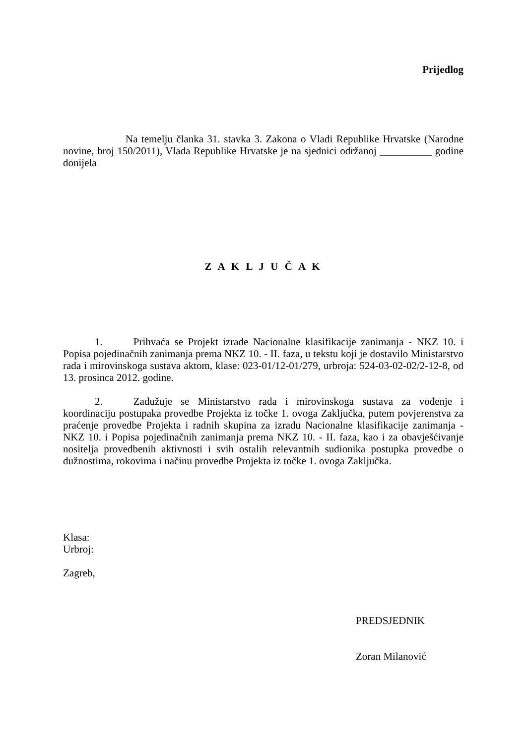Prijedlog
Na temelju članka 31. stavka 3. Zakona o Vladi Republike Hrvatske (Narodne novine, broj 150/2011), Vlada Republike Hrvatske je na sjednici održanoj __________ godine donijela
Z A K L J U Č A K
1. Prihvaća se Projekt izrade Nacionalne klasifikacije zanimanja - NKZ 10. i Popisa pojedinačnih zanimanja prema NKZ 10. - II. faza, u tekstu koji je dostavilo Ministarstvo rada i mirovinskoga sustava aktom, klase: 023-01/12-01/279, urbroja: 524-03-02-02/2-12-8, od 13. prosinca 2012. godine.
2. Zadužuje se Ministarstvo rada i mirovinskoga sustava za vođenje i koordinaciju postupaka provedbe Projekta iz točke 1. ovoga Zaključka, putem povjerenstva za praćenje provedbe Projekta i radnih skupina za izradu Nacionalne klasifikacije zanimanja - NKZ 10. i Popisa pojedinačnih zanimanja prema NKZ 10. - II. faza, kao i za obavješćivanje nositelja provedbenih aktivnosti i svih ostalih relevantnih sudionika postupka provedbe o dužnostima, rokovima i načinu provedbe Projekta iz točke 1. ovoga Zaključka.
Klasa:
Urbroj:
Zagreb,
PREDSJEDNIK
Zoran Milanović